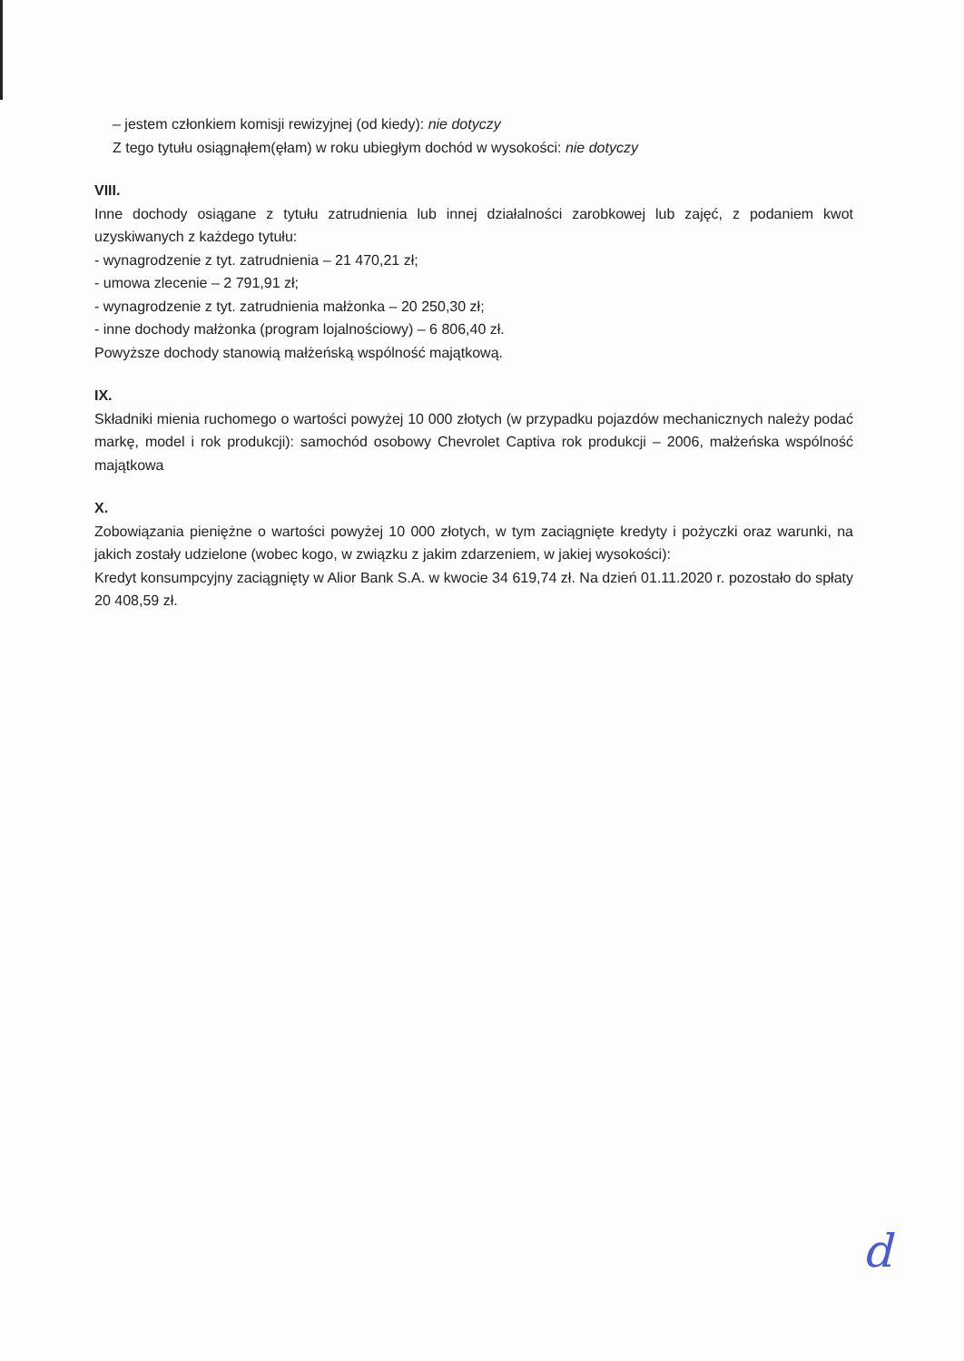– jestem członkiem komisji rewizyjnej (od kiedy): nie dotyczy
Z tego tytułu osiągnąłem(ęłam) w roku ubiegłym dochód w wysokości: nie dotyczy
VIII.
Inne dochody osiągane z tytułu zatrudnienia lub innej działalności zarobkowej lub zajęć, z podaniem kwot uzyskiwanych z każdego tytułu:
- wynagrodzenie z tyt. zatrudnienia – 21 470,21 zł;
- umowa zlecenie – 2 791,91 zł;
- wynagrodzenie z tyt. zatrudnienia małżonka – 20 250,30 zł;
- inne dochody małżonka (program lojalnościowy) – 6 806,40 zł.
Powyższe dochody stanowią małżeńską wspólność majątkową.
IX.
Składniki mienia ruchomego o wartości powyżej 10 000 złotych (w przypadku pojazdów mechanicznych należy podać markę, model i rok produkcji): samochód osobowy Chevrolet Captiva rok produkcji – 2006, małżeńska wspólność majątkowa
X.
Zobowiązania pieniężne o wartości powyżej 10 000 złotych, w tym zaciągnięte kredyty i pożyczki oraz warunki, na jakich zostały udzielone (wobec kogo, w związku z jakim zdarzeniem, w jakiej wysokości):
Kredyt konsumpcyjny zaciągnięty w Alior Bank S.A. w kwocie 34 619,74 zł. Na dzień 01.11.2020 r. pozostało do spłaty 20 408,59 zł.
d